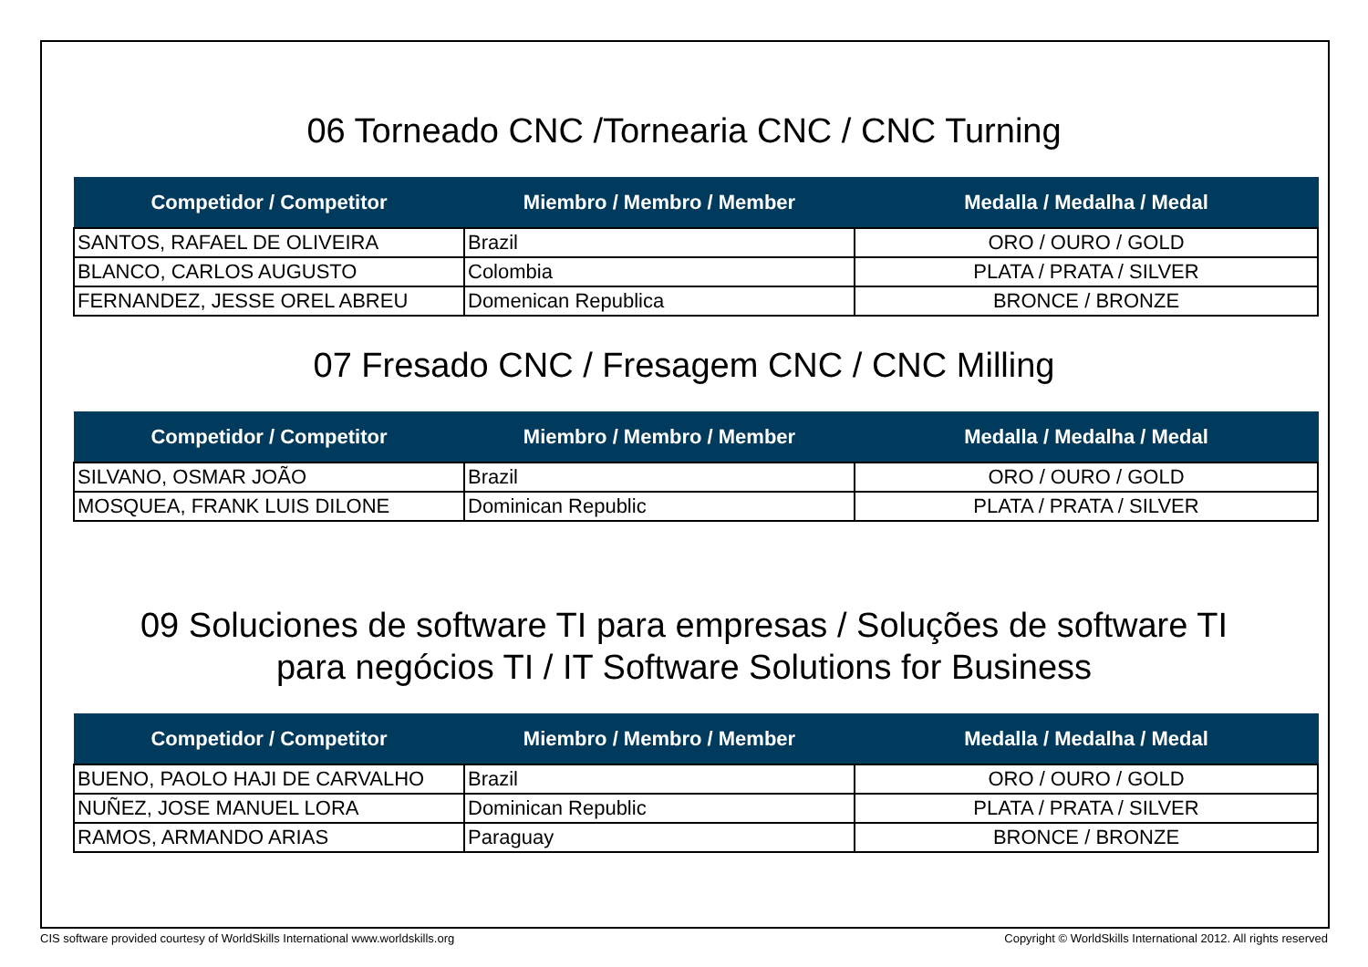06 Torneado CNC /Tornearia CNC / CNC Turning
| Competidor / Competitor | Miembro / Membro / Member | Medalla / Medalha / Medal |
| --- | --- | --- |
| SANTOS, RAFAEL DE OLIVEIRA | Brazil | ORO / OURO / GOLD |
| BLANCO, CARLOS AUGUSTO | Colombia | PLATA / PRATA / SILVER |
| FERNANDEZ, JESSE OREL ABREU | Domenican Republica | BRONCE / BRONZE |
07 Fresado CNC / Fresagem CNC / CNC Milling
| Competidor / Competitor | Miembro / Membro / Member | Medalla / Medalha / Medal |
| --- | --- | --- |
| SILVANO, OSMAR JOÃO | Brazil | ORO / OURO / GOLD |
| MOSQUEA, FRANK LUIS DILONE | Dominican Republic | PLATA / PRATA / SILVER |
09 Soluciones de software TI para empresas / Soluções de software TI
para negócios TI / IT Software Solutions for Business
| Competidor / Competitor | Miembro / Membro / Member | Medalla / Medalha / Medal |
| --- | --- | --- |
| BUENO, PAOLO HAJI DE CARVALHO | Brazil | ORO / OURO / GOLD |
| NUÑEZ, JOSE MANUEL LORA | Dominican Republic | PLATA / PRATA / SILVER |
| RAMOS, ARMANDO ARIAS | Paraguay | BRONCE / BRONZE |
CIS software provided courtesy of WorldSkills International www.worldskills.org Copyright © WorldSkills International 2012. All rights reserved